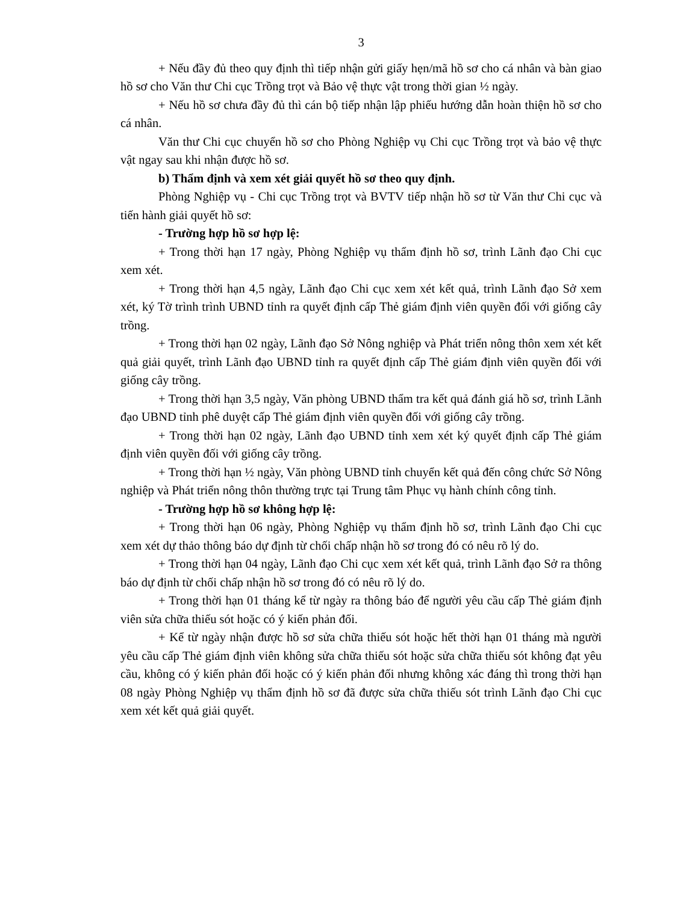3
+ Nếu đầy đủ theo quy định thì tiếp nhận gửi giấy hẹn/mã hồ sơ cho cá nhân và bàn giao hồ sơ cho Văn thư Chi cục Trồng trọt và Bảo vệ thực vật trong thời gian ½ ngày.
+ Nếu hồ sơ chưa đầy đủ thì cán bộ tiếp nhận lập phiếu hướng dẫn hoàn thiện hồ sơ cho cá nhân.
Văn thư Chi cục chuyển hồ sơ cho Phòng Nghiệp vụ Chi cục Trồng trọt và bảo vệ thực vật ngay sau khi nhận được hồ sơ.
b) Thẩm định và xem xét giải quyết hồ sơ theo quy định.
Phòng Nghiệp vụ - Chi cục Trồng trọt và BVTV tiếp nhận hồ sơ từ Văn thư Chi cục và tiến hành giải quyết hồ sơ:
- Trường hợp hồ sơ hợp lệ:
+ Trong thời hạn 17 ngày, Phòng Nghiệp vụ thẩm định hồ sơ, trình Lãnh đạo Chi cục xem xét.
+ Trong thời hạn 4,5 ngày, Lãnh đạo Chi cục xem xét kết quả, trình Lãnh đạo Sở xem xét, ký Tờ trình trình UBND tỉnh ra quyết định cấp Thẻ giám định viên quyền đối với giống cây trồng.
+ Trong thời hạn 02 ngày, Lãnh đạo Sở Nông nghiệp và Phát triển nông thôn xem xét kết quả giải quyết, trình Lãnh đạo UBND tỉnh ra quyết định cấp Thẻ giám định viên quyền đối với giống cây trồng.
+ Trong thời hạn 3,5 ngày, Văn phòng UBND thẩm tra kết quả đánh giá hồ sơ, trình Lãnh đạo UBND tỉnh phê duyệt cấp Thẻ giám định viên quyền đối với giống cây trồng.
+ Trong thời hạn 02 ngày, Lãnh đạo UBND tỉnh xem xét ký quyết định cấp Thẻ giám định viên quyền đối với giống cây trồng.
+ Trong thời hạn ½ ngày, Văn phòng UBND tỉnh chuyển kết quả đến công chức Sở Nông nghiệp và Phát triển nông thôn thường trực tại Trung tâm Phục vụ hành chính công tỉnh.
- Trường hợp hồ sơ không hợp lệ:
+ Trong thời hạn 06 ngày, Phòng Nghiệp vụ thẩm định hồ sơ, trình Lãnh đạo Chi cục xem xét dự thảo thông báo dự định từ chối chấp nhận hồ sơ trong đó có nêu rõ lý do.
+ Trong thời hạn 04 ngày, Lãnh đạo Chi cục xem xét kết quả, trình Lãnh đạo Sở ra thông báo dự định từ chối chấp nhận hồ sơ trong đó có nêu rõ lý do.
+ Trong thời hạn 01 tháng kể từ ngày ra thông báo để người yêu cầu cấp Thẻ giám định viên sửa chữa thiếu sót hoặc có ý kiến phản đối.
+ Kể từ ngày nhận được hồ sơ sửa chữa thiếu sót hoặc hết thời hạn 01 tháng mà người yêu cầu cấp Thẻ giám định viên không sửa chữa thiếu sót hoặc sửa chữa thiếu sót không đạt yêu cầu, không có ý kiến phản đối hoặc có ý kiến phản đối nhưng không xác đáng thì trong thời hạn 08 ngày Phòng Nghiệp vụ thẩm định hồ sơ đã được sửa chữa thiếu sót trình Lãnh đạo Chi cục xem xét kết quả giải quyết.